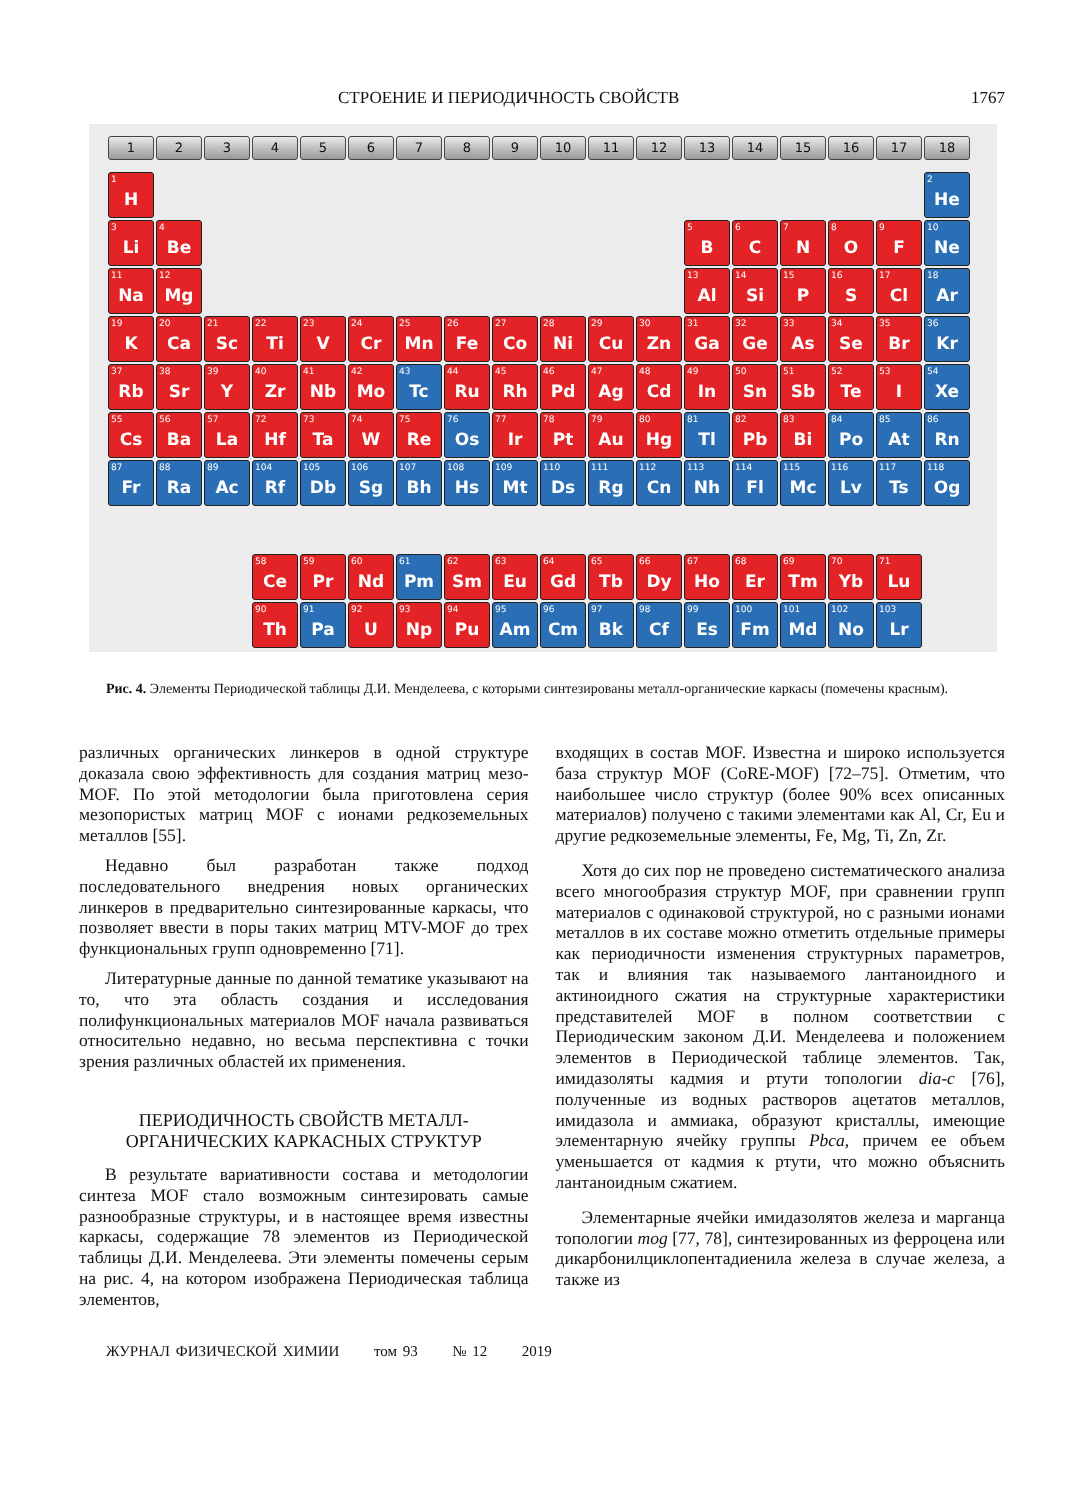СТРОЕНИЕ И ПЕРИОДИЧНОСТЬ СВОЙСТВ 1767
1
2
3
4
5
6
7
8
9
10
11
12
13
14
15
16
17
18
1 H
2 He
3 Li
4 Be
5 B
6 C
7 N
8 O
9 F
10 Ne
11 Na
12 Mg
13 Al
14 Si
15 P
16 S
17 Cl
18 Ar
19 K
20 Ca
21 Sc
22 Ti
23 V
24 Cr
25 Mn
26 Fe
27 Co
28 Ni
29 Cu
30 Zn
31 Ga
32 Ge
33 As
34 Se
35 Br
36 Kr
37 Rb
38 Sr
39 Y
40 Zr
41 Nb
42 Mo
43 Tc
44 Ru
45 Rh
46 Pd
47 Ag
48 Cd
49 In
50 Sn
51 Sb
52 Te
53 I
54 Xe
55 Cs
56 Ba
57 La
72 Hf
73 Ta
74 W
75 Re
76 Os
77 Ir
78 Pt
79 Au
80 Hg
81 Tl
82 Pb
83 Bi
84 Po
85 At
86 Rn
87 Fr
88 Ra
89 Ac
104 Rf
105 Db
106 Sg
107 Bh
108 Hs
109 Mt
110 Ds
111 Rg
112 Cn
113 Nh
114 Fl
115 Mc
116 Lv
117 Ts
118 Og
58 Ce
59 Pr
60 Nd
61 Pm
62 Sm
63 Eu
64 Gd
65 Tb
66 Dy
67 Ho
68 Er
69 Tm
70 Yb
71 Lu
90 Th
91 Pa
92 U
93 Np
94 Pu
95 Am
96 Cm
97 Bk
98 Cf
99 Es
100 Fm
101 Md
102 No
103 Lr
Рис. 4. Элементы Периодической таблицы Д.И. Менделеева, с которыми синтезированы металл-органические каркасы (помечены красным).
различных органических линкеров в одной структуре доказала свою эффективность для создания матриц мезо-MOF. По этой методологии была приготовлена серия мезопористых матриц MOF с ионами редкоземельных металлов [55].
Недавно был разработан также подход последовательного внедрения новых органических линкеров в предварительно синтезированные каркасы, что позволяет ввести в поры таких матриц MTV-MOF до трех функциональных групп одновременно [71].
Литературные данные по данной тематике указывают на то, что эта область создания и исследования полифункциональных материалов MOF начала развиваться относительно недавно, но весьма перспективна с точки зрения различных областей их применения.
ПЕРИОДИЧНОСТЬ СВОЙСТВ МЕТАЛЛ-ОРГАНИЧЕСКИХ КАРКАСНЫХ СТРУКТУР
В результате вариативности состава и методологии синтеза MOF стало возможным синтезировать самые разнообразные структуры, и в настоящее время известны каркасы, содержащие 78 элементов из Периодической таблицы Д.И. Менделеева. Эти элементы помечены серым на рис. 4, на котором изображена Периодическая таблица элементов,
входящих в состав MOF. Известна и широко используется база структур MOF (CoRE-MOF) [72–75]. Отметим, что наибольшее число структур (более 90% всех описанных материалов) получено с такими элементами как Al, Cr, Eu и другие редкоземельные элементы, Fe, Mg, Ti, Zn, Zr.
Хотя до сих пор не проведено систематического анализа всего многообразия структур MOF, при сравнении групп материалов с одинаковой структурой, но с разными ионами металлов в их составе можно отметить отдельные примеры как периодичности изменения структурных параметров, так и влияния так называемого лантаноидного и актиноидного сжатия на структурные характеристики представителей MOF в полном соответствии с Периодическим законом Д.И. Менделеева и положением элементов в Периодической таблице элементов. Так, имидазоляты кадмия и ртути топологии dia-c [76], полученные из водных растворов ацетатов металлов, имидазола и аммиака, образуют кристаллы, имеющие элементарную ячейку группы Pbca, причем ее объем уменьшается от кадмия к ртути, что можно объяснить лантаноидным сжатием.
Элементарные ячейки имидазолятов железа и марганца топологии mog [77, 78], синтезированных из ферроцена или дикарбонилциклопентадиенила железа в случае железа, а также из
ЖУРНАЛ ФИЗИЧЕСКОЙ ХИМИИ том 93 № 12 2019